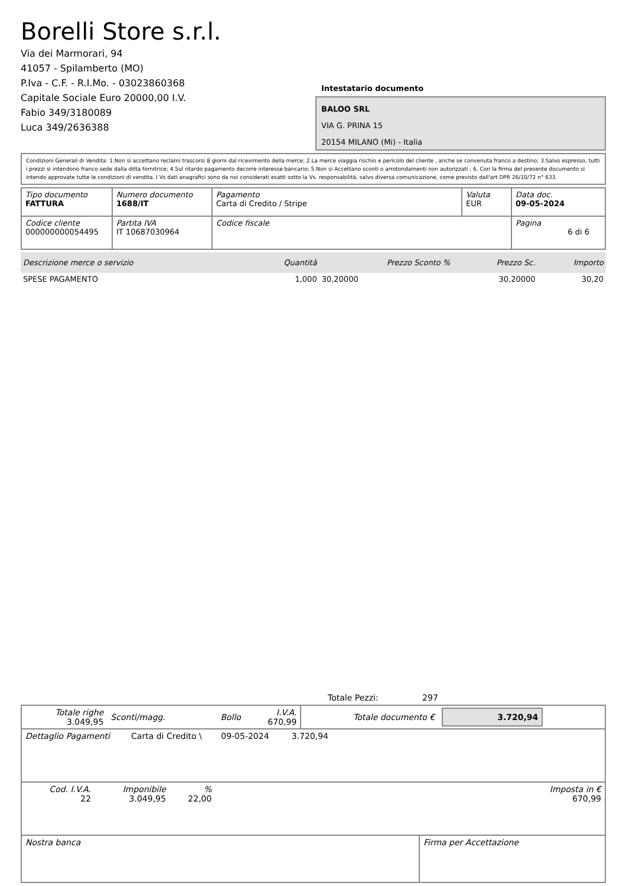Borelli Store s.r.l.
Via dei Marmorari, 94
41057 - Spilamberto (MO)
P.Iva - C.F. - R.I.Mo. - 03023860368
Capitale Sociale Euro 20000,00 I.V.
Fabio 349/3180089
Luca 349/2636388
Intestatario documento
BALOO SRL
VIA G. PRINA 15
20154 MILANO (Mi) - Italia
Condizioni Generali di Vendita: 1.Non si accettano reclami trascorsi 8 giorni dal ricevimento della merce; 2.La merce viaggia rischio e pericolo del cliente , anche se convenuta franco a destino; 3.Salvo espresso, tutti i prezzi si intendono franco sede dalla ditta fornitrice; 4.Sul ritardo pagamento decorre interesse bancario; 5.Non si Accettano sconti o arrotondamenti non autorizzati ; 6. Con la firma del presente documento si intendo approvate tutte le condizioni di vendita. I Vs dati anagrafici sono da noi considerati esatti sotto la Vs. responsabilità, salvo diversa comunicazione, come previsto dall'art DPR 26/10/72 n° 633.
| Tipo documento FATTURA | Numero documento 1688/IT | Pagamento Carta di Credito / Stripe | Valuta EUR | Data doc. 09-05-2024 |
| Codice cliente 000000000054495 | Partita IVA IT 10687030964 | Codice fiscale | | Pagina 6 di 6 |
| Descrizione merce o servizio | Quantità | Prezzo Sconto % | Prezzo Sc. | Importo |
| --- | --- | --- | --- | --- |
| SPESE PAGAMENTO | 1,000 | 30,20000 | 30,20000 | 30,20 |
Totale Pezzi: 297
| Totale righe 3.049,95 | Sconti/magg. | Bollo | I.V.A. 670,99 | Totale documento € | 3.720,94 |
| Dettaglio Pagamenti | Carta di Credito \ | 09-05-2024 | 3.720,94 | |
| Cod. I.V.A. 22 | Imponibile 3.049,95 | % 22,00 | | Imposta in € 670,99 |
| Nostra banca | Firma per Accettazione |